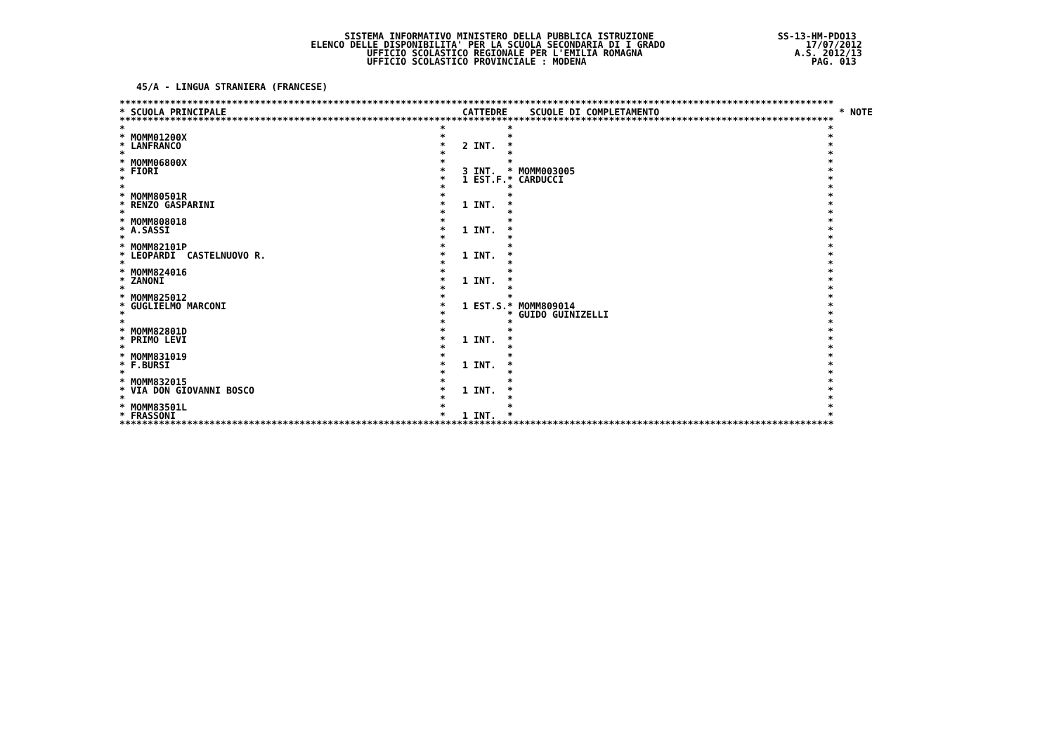SISTEMA INFORMATIVO MINISTERO DELLA PUBBLICA ISTRUZIONE                      SS-13-HM-PDO13
                                  ELENCO DELLE DISPONIBILITA' PER LA SCUOLA SECONDARIA DI I GRADO                         17/07/2012
                                            UFFICIO SCOLASTICO REGIONALE PER L'EMILIA ROMAGNA                           A.S. 2012/13
                                            UFFICIO SCOLASTICO PROVINCIALE : MODENA                                        PAG. 013


   45/A - LINGUA STRANIERA (FRANCESE)
| ******************************************************************************************************************************* | | | | |
| * SCUOLA PRINCIPALE | CATTEDRE | SCUOLE DI COMPLETAMENTO | | * NOTE |
| ******************************************************************************************************************************* | | | | |
| * | * | * | * | |
| * MOMM01200X | * | * | * | |
| * LANFRANCO | * 2 INT. | * | * | |
| * | * | * | * | |
| * MOMM06800X | * | * | * | |
| * FIORI | * 3 INT. | * MOMM003005 | * | |
| * | * 1 EST.F. | * CARDUCCI | * | |
| * | * | * | * | |
| * MOMM80501R | * | * | * | |
| * RENZO GASPARINI | * 1 INT. | * | * | |
| * | * | * | * | |
| * MOMM808018 | * | * | * | |
| * A.SASSI | * 1 INT. | * | * | |
| * | * | * | * | |
| * MOMM82101P | * | * | * | |
| * LEOPARDI CASTELNUOVO R. | * 1 INT. | * | * | |
| * | * | * | * | |
| * MOMM824016 | * | * | * | |
| * ZANONI | * 1 INT. | * | * | |
| * | * | * | * | |
| * MOMM825012 | * | * | * | |
| * GUGLIELMO MARCONI | * 1 EST.S. | * MOMM809014 | * | |
| * | * | * GUIDO GUINIZELLI | * | |
| * | * | * | * | |
| * MOMM82801D | * | * | * | |
| * PRIMO LEVI | * 1 INT. | * | * | |
| * | * | * | * | |
| * MOMM831019 | * | * | * | |
| * F.BURSI | * 1 INT. | * | * | |
| * | * | * | * | |
| * MOMM832015 | * | * | * | |
| * VIA DON GIOVANNI BOSCO | * 1 INT. | * | * | |
| * | * | * | * | |
| * MOMM83501L | * | * | * | |
| * FRASSONI | * 1 INT. | * | * | |
| ******************************************************************************************************************************* | | | | |